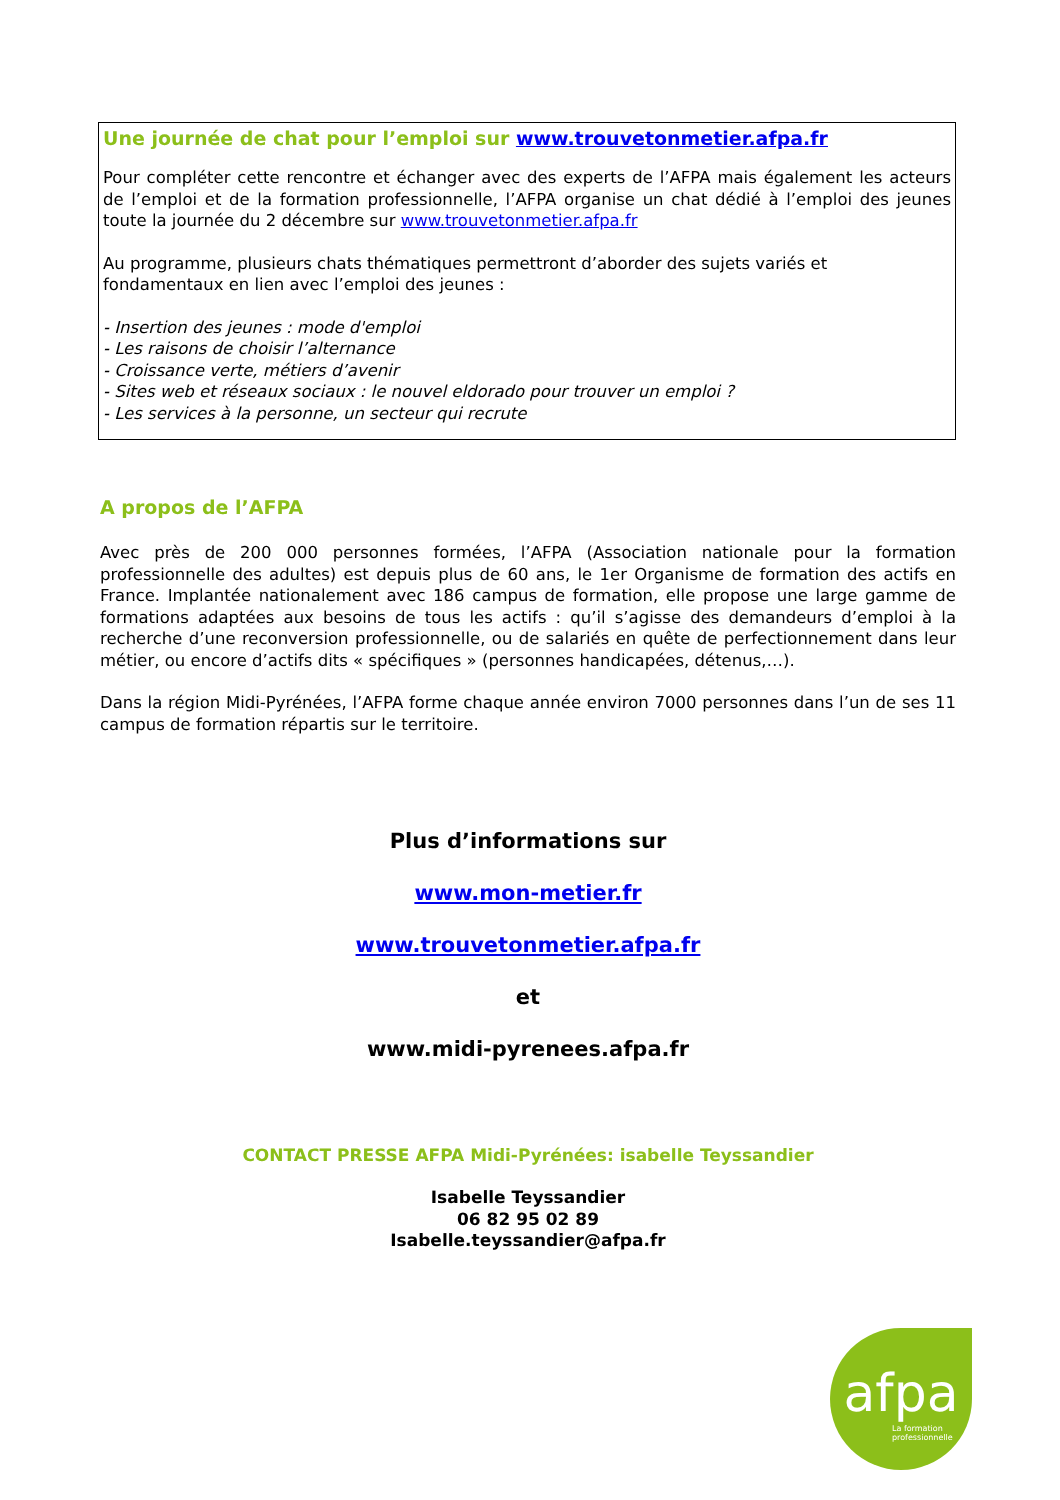Une journée de chat pour l’emploi sur www.trouvetonmetier.afpa.fr
Pour compléter cette rencontre et échanger avec des experts de l’AFPA mais également les acteurs de l’emploi et de la formation professionnelle, l’AFPA organise un chat dédié à l’emploi des jeunes toute la journée du 2 décembre sur www.trouvetonmetier.afpa.fr
Au programme, plusieurs chats thématiques permettront d’aborder des sujets variés et fondamentaux en lien avec l’emploi des jeunes :
- Insertion des jeunes : mode d'emploi
- Les raisons de choisir l’alternance
- Croissance verte, métiers d’avenir
- Sites web et réseaux sociaux : le nouvel eldorado pour trouver un emploi ?
- Les services à la personne, un secteur qui recrute
A propos de l’AFPA
Avec près de 200 000 personnes formées, l’AFPA (Association nationale pour la formation professionnelle des adultes) est depuis plus de 60 ans, le 1er Organisme de formation des actifs en France. Implantée nationalement avec 186 campus de formation, elle propose une large gamme de formations adaptées aux besoins de tous les actifs : qu’il s’agisse des demandeurs d’emploi à la recherche d’une reconversion professionnelle, ou de salariés en quête de perfectionnement dans leur métier, ou encore d’actifs dits « spécifiques » (personnes handicapées, détenus,…).
Dans la région Midi-Pyrénées, l’AFPA forme chaque année environ 7000 personnes dans l’un de ses 11 campus de formation répartis sur le territoire.
Plus d’informations sur
www.mon-metier.fr
www.trouvetonmetier.afpa.fr
et
www.midi-pyrenees.afpa.fr
CONTACT PRESSE AFPA Midi-Pyrénées: isabelle Teyssandier
Isabelle Teyssandier
06 82 95 02 89
Isabelle.teyssandier@afpa.fr
afpa
La formation
professionnelle